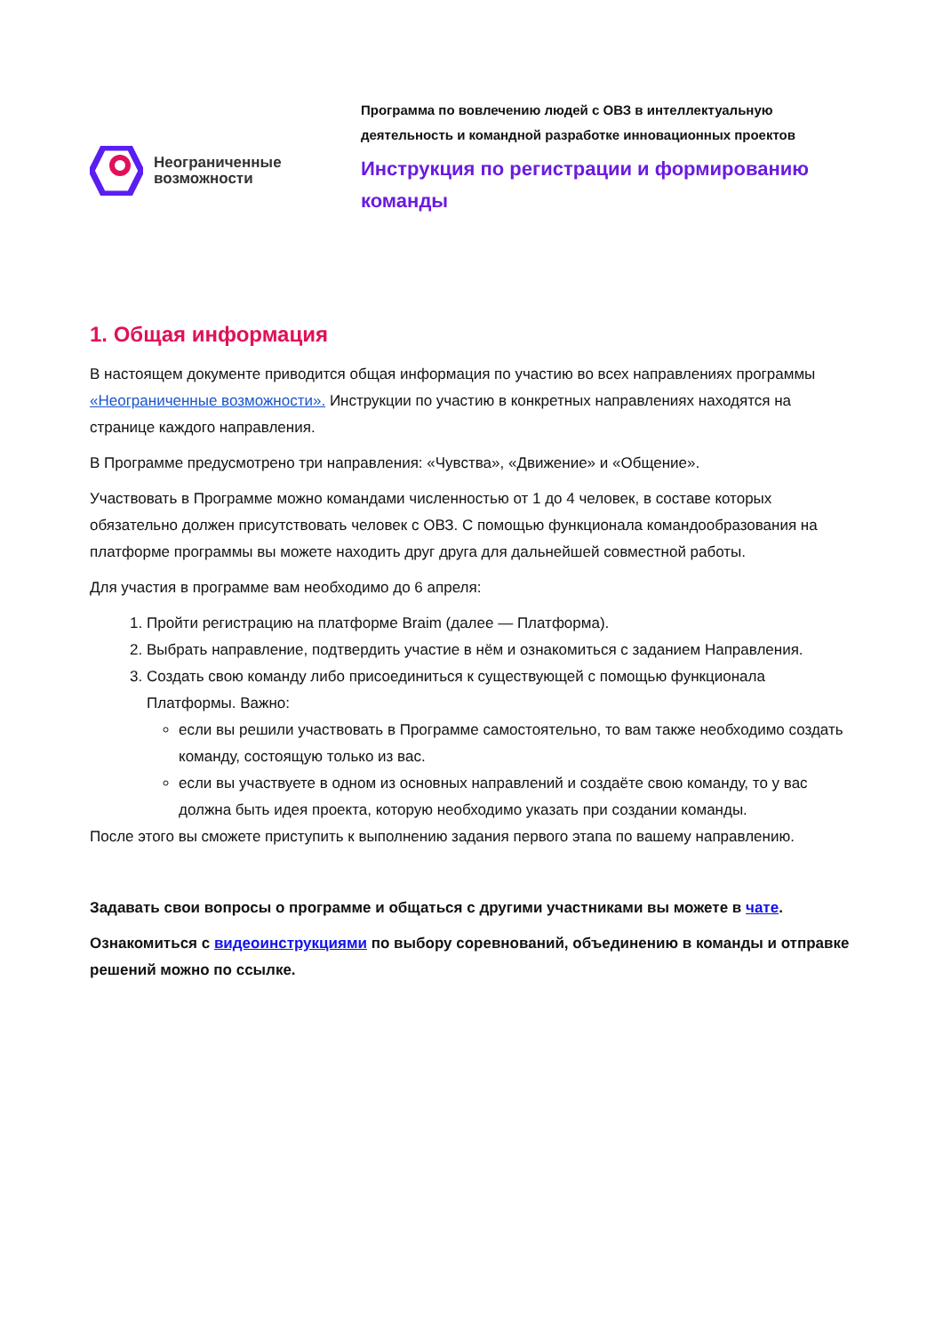Неограниченные
возможности
Программа по вовлечению людей с ОВЗ в интеллектуальную деятельность и командной разработке инновационных проектов
Инструкция по регистрации и формированию команды
1. Общая информация
В настоящем документе приводится общая информация по участию во всех направлениях программы «Неограниченные возможности». Инструкции по участию в конкретных направлениях находятся на странице каждого направления.
В Программе предусмотрено три направления: «Чувства», «Движение» и «Общение».
Участвовать в Программе можно командами численностью от 1 до 4 человек, в составе которых обязательно должен присутствовать человек с ОВЗ. С помощью функционала командообразования на платформе программы вы можете находить друг друга для дальнейшей совместной работы.
Для участия в программе вам необходимо до 6 апреля:
1. Пройти регистрацию на платформе Braim (далее — Платформа).
2. Выбрать направление, подтвердить участие в нём и ознакомиться с заданием Направления.
3. Создать свою команду либо присоединиться к существующей с помощью функционала Платформы. Важно:
если вы решили участвовать в Программе самостоятельно, то вам также необходимо создать команду, состоящую только из вас.
если вы участвуете в одном из основных направлений и создаёте свою команду, то у вас должна быть идея проекта, которую необходимо указать при создании команды.
После этого вы сможете приступить к выполнению задания первого этапа по вашему направлению.
Задавать свои вопросы о программе и общаться с другими участниками вы можете в чате.
Ознакомиться с видеоинструкциями по выбору соревнований, объединению в команды и отправке решений можно по ссылке.